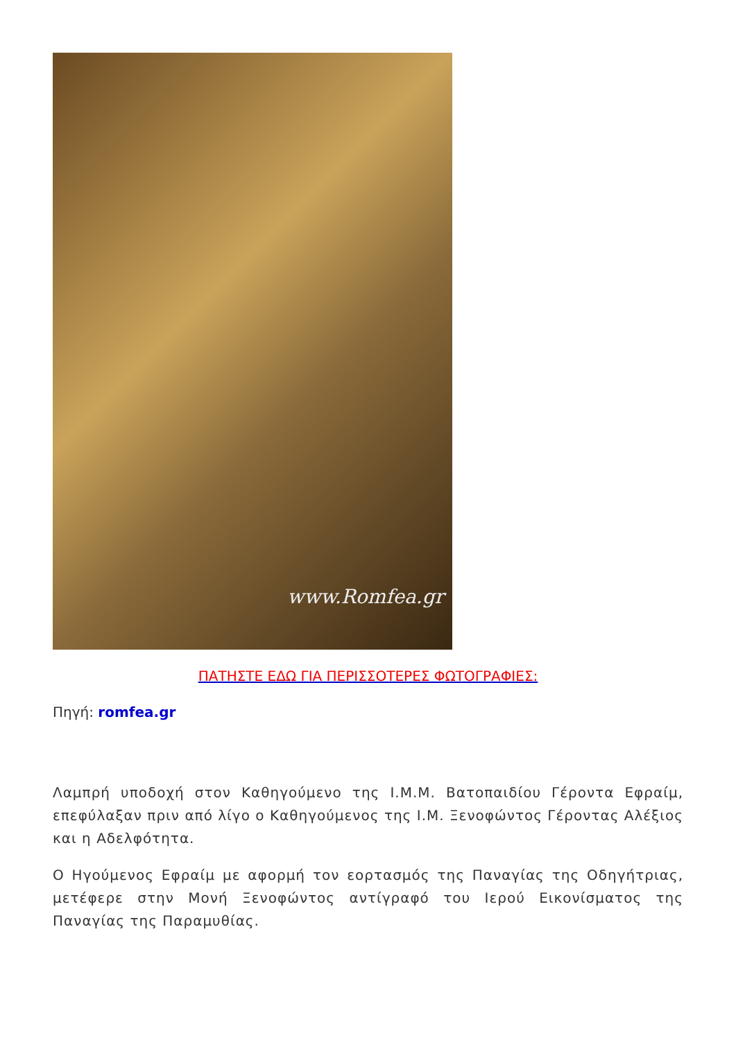www.Romfea.gr
ΠΑΤΗΣΤΕ ΕΔΩ ΓΙΑ ΠΕΡΙΣΣΟΤΕΡΕΣ ΦΩΤΟΓΡΑΦΙΕΣ:
Πηγή: romfea.gr
Λαμπρή υποδοχή στον Καθηγούμενο της Ι.Μ.Μ. Βατοπαιδίου Γέροντα Εφραίμ, επεφύλαξαν πριν από λίγο ο Καθηγούμενος της Ι.Μ. Ξενοφώντος Γέροντας Αλέξιος και η Αδελφότητα.
Ο Ηγούμενος Εφραίμ με αφορμή τον εορτασμός της Παναγίας της Οδηγήτριας, μετέφερε στην Μονή Ξενοφώντος αντίγραφό του Ιερού Εικονίσματος της Παναγίας της Παραμυθίας.